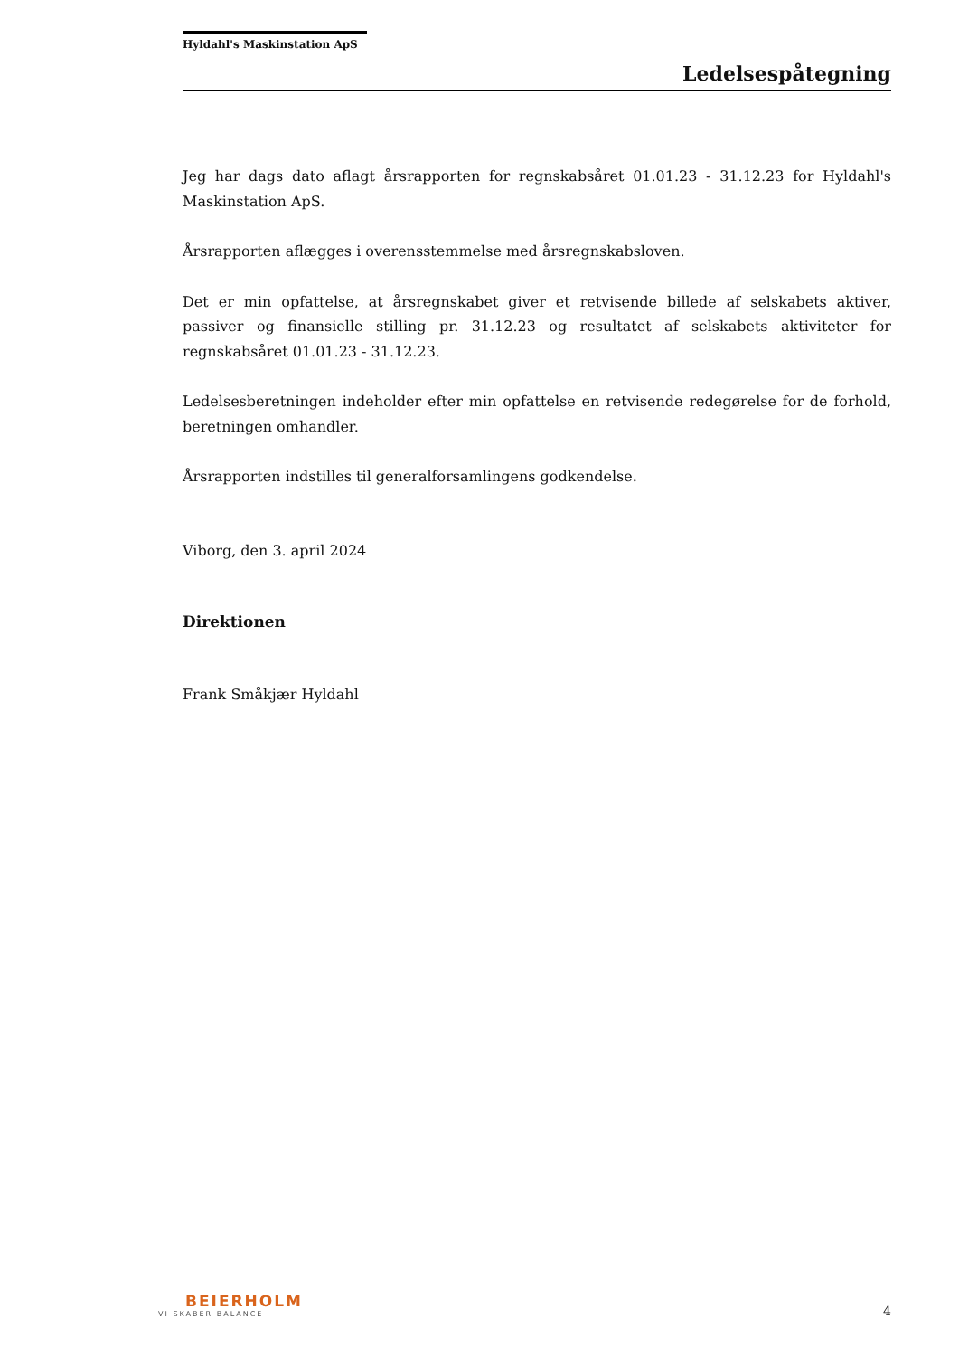Hyldahl's Maskinstation ApS
Ledelsespåtegning
Jeg har dags dato aflagt årsrapporten for regnskabsåret 01.01.23 - 31.12.23 for Hyldahl's Maskinstation ApS.
Årsrapporten aflægges i overensstemmelse med årsregnskabsloven.
Det er min opfattelse, at årsregnskabet giver et retvisende billede af selskabets aktiver, passiver og finansielle stilling pr. 31.12.23 og resultatet af selskabets aktiviteter for regnskabsåret 01.01.23 - 31.12.23.
Ledelsesberetningen indeholder efter min opfattelse en retvisende redegørelse for de forhold, beretningen omhandler.
Årsrapporten indstilles til generalforsamlingens godkendelse.
Viborg, den 3. april 2024
Direktionen
Frank Småkjær Hyldahl
BEIERHOLM
VI SKABER BALANCE
4